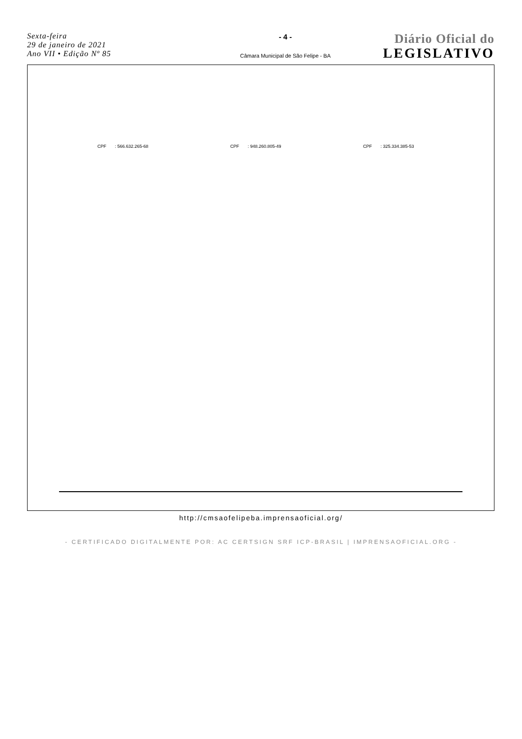Sexta-feira
29 de janeiro de 2021
Ano VII • Edição Nº 85
- 4 -
Câmara Municipal de São Felipe - BA
Diário Oficial do
LEGISLATIVO
CPF : 566.632.265-68 CPF : 948.260.805-49 CPF : 325.334.385-53
http://cmsaofelipeba.imprensaoficial.org/
- CERTIFICADO DIGITALMENTE POR: AC CERTSIGN SRF ICP-BRASIL | IMPRENSAOFICIAL.ORG -